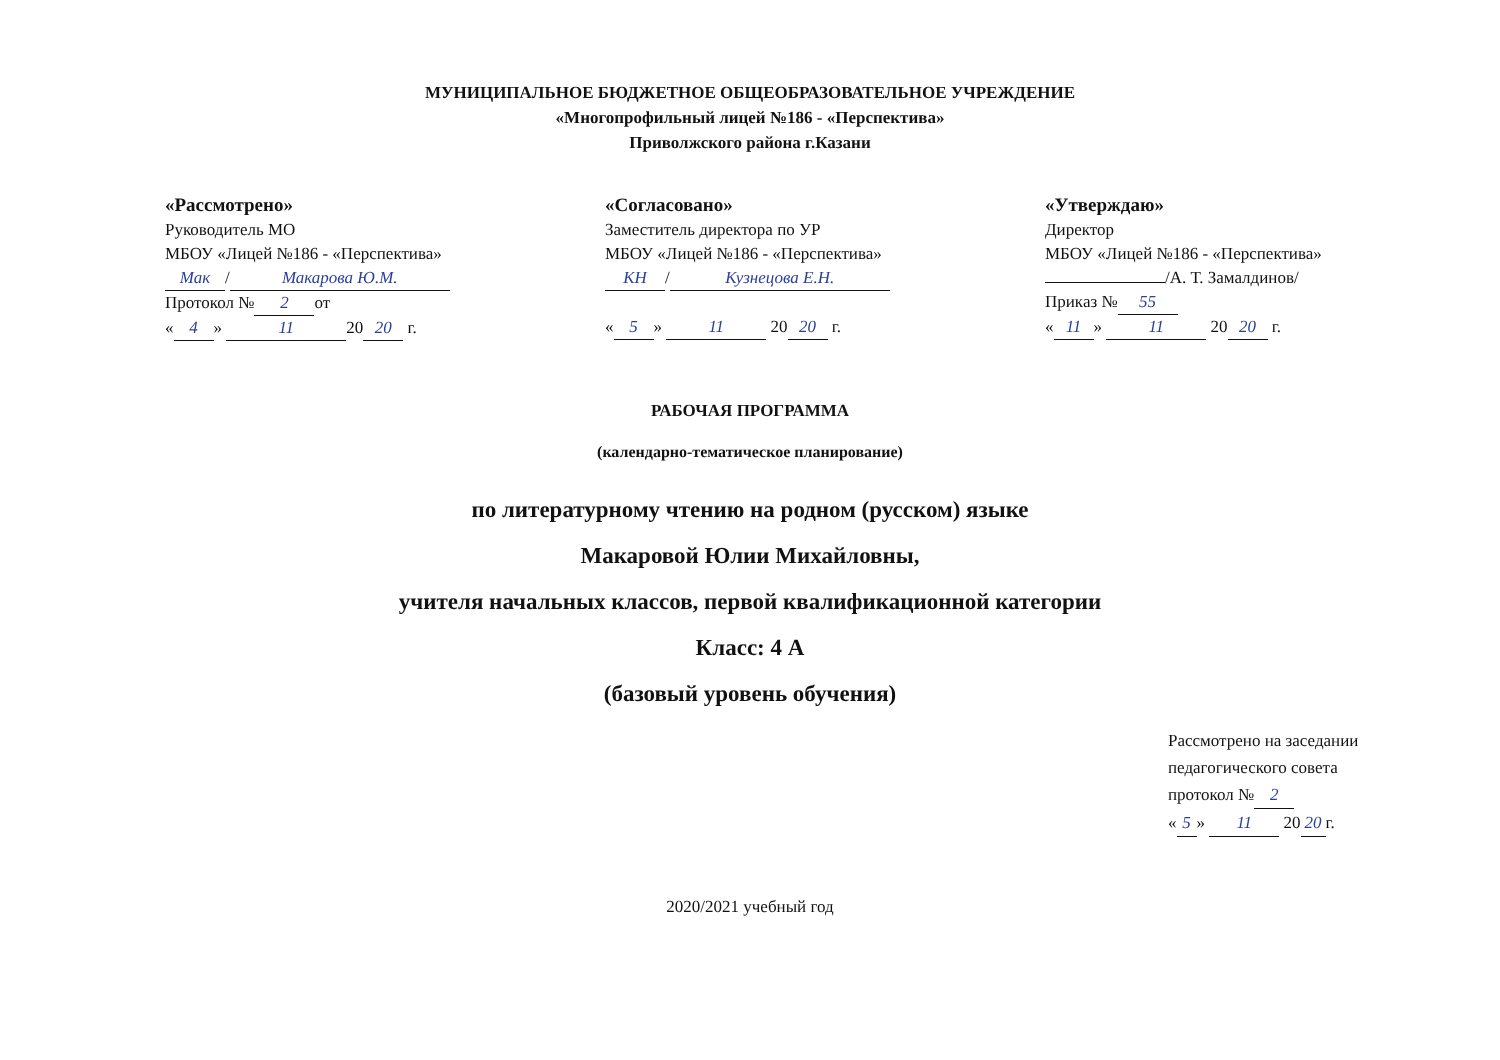МУНИЦИПАЛЬНОЕ БЮДЖЕТНОЕ ОБЩЕОБРАЗОВАТЕЛЬНОЕ УЧРЕЖДЕНИЕ
«Многопрофильный лицей №186 - «Перспектива»
Приволжского района г.Казани
«Рассмотрено»
Руководитель МО
МБОУ «Лицей №186 - «Перспектива»
Мак / Макарова Ю.М.
Протокол № 2 от
« 4 » 11 20 20 г.
«Согласовано»
Заместитель директора по УР
МБОУ «Лицей №186 - «Перспектива»
КН / Кузнецова Е.Н.
« 5 » 11 20 20 г.
«Утверждаю»
Директор
МБОУ «Лицей №186 - «Перспектива»
/А. Т. Замалдинов/
Приказ № 55
« 11 » 11 20 20 г.
РАБОЧАЯ ПРОГРАММА
(календарно-тематическое планирование)
по литературному чтению на родном (русском) языке
Макаровой Юлии Михайловны,
учителя начальных классов, первой квалификационной категории
Класс: 4 А
(базовый уровень обучения)
Рассмотрено на заседании педагогического совета протокол № 2
« 5 » 11 20 20 г.
2020/2021 учебный год